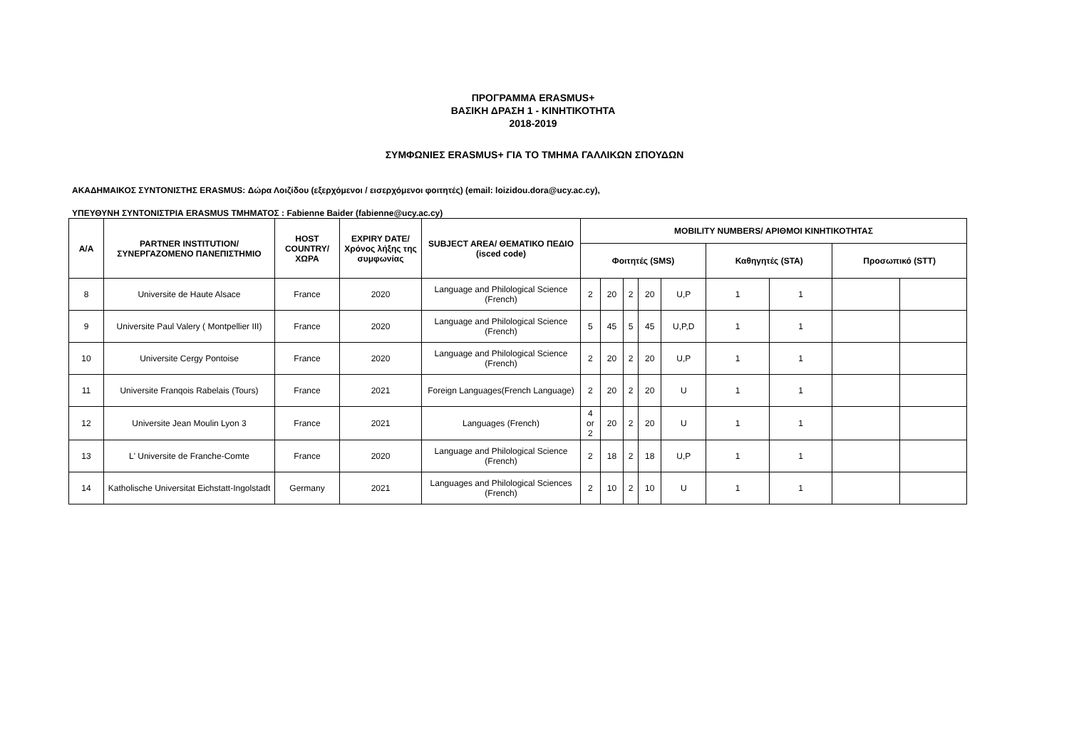ΠΡΟΓΡΑΜΜΑ ERASMUS+
ΒΑΣΙΚΗ ΔΡΑΣΗ 1 - ΚΙΝΗΤΙΚΟΤΗΤΑ
2018-2019
ΣΥΜΦΩΝΙΕΣ ERASMUS+ ΓΙΑ ΤΟ ΤΜΗΜΑ ΓΑΛΛΙΚΩΝ ΣΠΟΥΔΩΝ
ΑΚΑΔΗΜΑΙΚΟΣ ΣΥΝΤΟΝΙΣΤΗΣ ERASMUS: Δώρα Λοιζίδου (εξερχόμενοι / εισερχόμενοι φοιτητές) (email: loizidou.dora@ucy.ac.cy),
ΥΠΕΥΘΥΝΗ ΣΥΝΤΟΝΙΣΤΡΙΑ ERASMUS ΤΜΗΜΑΤΟΣ : Fabienne Baider (fabienne@ucy.ac.cy)
| Α/Α | PARTNER INSTITUTION/ ΣΥΝΕΡΓΑΖΟΜΕΝΟ ΠΑΝΕΠΙΣΤΗΜΙΟ | HOST COUNTRY/ ΧΩΡΑ | EXPIRY DATE/ Χρόνος λήξης της συμφωνίας | SUBJECT AREA/ ΘΕΜΑΤΙΚΟ ΠΕΔΙΟ (isced code) | MOBILITY NUMBERS/ ΑΡΙΘΜΟΙ ΚΙΝΗΤΙΚΟΤΗΤΑΣ | | | | | | | | |
| --- | --- | --- | --- | --- | --- | --- | --- | --- | --- | --- | --- | --- | --- |
| | | | | | Φοιτητές (SMS) | | | | | Καθηγητές (STA) | | Προσωπικό (STT) | |
| 8 | Universite de Haute Alsace | France | 2020 | Language and Philological Science (French) | 2 | 20 | 2 | 20 | U,P | 1 | 1 | | |
| 9 | Universite Paul Valery ( Montpellier III) | France | 2020 | Language and Philological Science (French) | 5 | 45 | 5 | 45 | U,P,D | 1 | 1 | | |
| 10 | Universite Cergy Pontoise | France | 2020 | Language and Philological Science (French) | 2 | 20 | 2 | 20 | U,P | 1 | 1 | | |
| 11 | Universite Franqois Rabelais (Tours) | France | 2021 | Foreign Languages(French Language) | 2 | 20 | 2 | 20 | U | 1 | 1 | | |
| 12 | Universite Jean Moulin Lyon 3 | France | 2021 | Languages (French) | 4 or 2 | 20 | 2 | 20 | U | 1 | 1 | | |
| 13 | L' Universite de Franche-Comte | France | 2020 | Language and Philological Science (French) | 2 | 18 | 2 | 18 | U,P | 1 | 1 | | |
| 14 | Katholische Universitat Eichstatt-Ingolstadt | Germany | 2021 | Languages and Philological Sciences (French) | 2 | 10 | 2 | 10 | U | 1 | 1 | | |